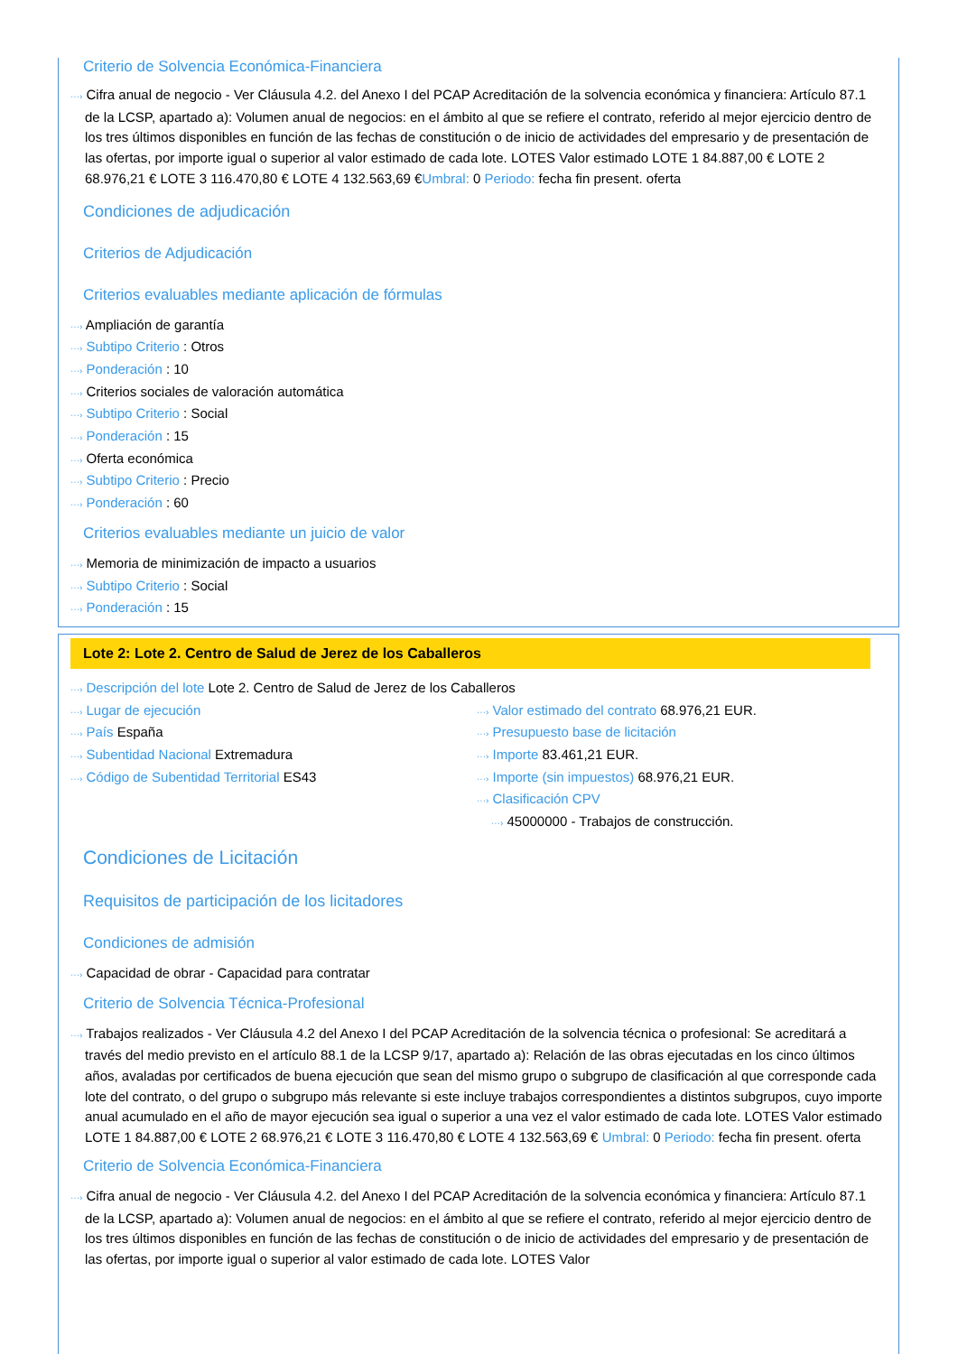Criterio de Solvencia Económica-Financiera
···› Cifra anual de negocio - Ver Cláusula 4.2. del Anexo I del PCAP Acreditación de la solvencia económica y financiera: Artículo 87.1 de la LCSP, apartado a): Volumen anual de negocios: en el ámbito al que se refiere el contrato, referido al mejor ejercicio dentro de los tres últimos disponibles en función de las fechas de constitución o de inicio de actividades del empresario y de presentación de las ofertas, por importe igual o superior al valor estimado de cada lote. LOTES Valor estimado LOTE 1 84.887,00 € LOTE 2 68.976,21 € LOTE 3 116.470,80 € LOTE 4 132.563,69 €Umbral: 0 Periodo: fecha fin present. oferta
Condiciones de adjudicación
Criterios de Adjudicación
Criterios evaluables mediante aplicación de fórmulas
···› Ampliación de garantía
···› Subtipo Criterio : Otros
···› Ponderación : 10
···› Criterios sociales de valoración automática
···› Subtipo Criterio : Social
···› Ponderación : 15
···› Oferta económica
···› Subtipo Criterio : Precio
···› Ponderación : 60
Criterios evaluables mediante un juicio de valor
···› Memoria de minimización de impacto a usuarios
···› Subtipo Criterio : Social
···› Ponderación : 15
Lote 2: Lote 2. Centro de Salud de Jerez de los Caballeros
···› Descripción del lote Lote 2. Centro de Salud de Jerez de los Caballeros
···› Lugar de ejecución
···› País España
···› Subentidad Nacional Extremadura
···› Código de Subentidad Territorial ES43
···› Valor estimado del contrato 68.976,21 EUR.
···› Presupuesto base de licitación
···› Importe 83.461,21 EUR.
···› Importe (sin impuestos) 68.976,21 EUR.
···› Clasificación CPV
···› 45000000 - Trabajos de construcción.
Condiciones de Licitación
Requisitos de participación de los licitadores
Condiciones de admisión
···› Capacidad de obrar - Capacidad para contratar
Criterio de Solvencia Técnica-Profesional
···› Trabajos realizados - Ver Cláusula 4.2 del Anexo I del PCAP Acreditación de la solvencia técnica o profesional: Se acreditará a través del medio previsto en el artículo 88.1 de la LCSP 9/17, apartado a): Relación de las obras ejecutadas en los cinco últimos años, avaladas por certificados de buena ejecución que sean del mismo grupo o subgrupo de clasificación al que corresponde cada lote del contrato, o del grupo o subgrupo más relevante si este incluye trabajos correspondientes a distintos subgrupos, cuyo importe anual acumulado en el año de mayor ejecución sea igual o superior a una vez el valor estimado de cada lote. LOTES Valor estimado LOTE 1 84.887,00 € LOTE 2 68.976,21 € LOTE 3 116.470,80 € LOTE 4 132.563,69 € Umbral: 0 Periodo: fecha fin present. oferta
Criterio de Solvencia Económica-Financiera
···› Cifra anual de negocio - Ver Cláusula 4.2. del Anexo I del PCAP Acreditación de la solvencia económica y financiera: Artículo 87.1 de la LCSP, apartado a): Volumen anual de negocios: en el ámbito al que se refiere el contrato, referido al mejor ejercicio dentro de los tres últimos disponibles en función de las fechas de constitución o de inicio de actividades del empresario y de presentación de las ofertas, por importe igual o superior al valor estimado de cada lote. LOTES Valor